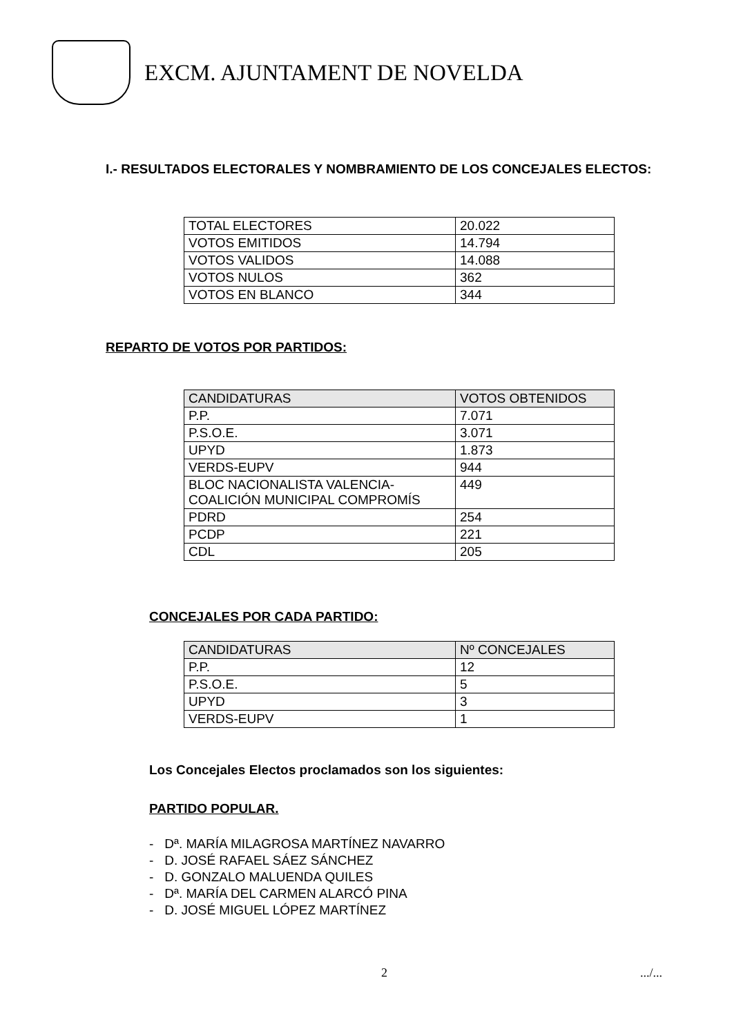EXCM. AJUNTAMENT DE NOVELDA
I.- RESULTADOS ELECTORALES Y NOMBRAMIENTO DE LOS CONCEJALES ELECTOS:
| TOTAL ELECTORES | 20.022 |
| VOTOS EMITIDOS | 14.794 |
| VOTOS VALIDOS | 14.088 |
| VOTOS NULOS | 362 |
| VOTOS EN BLANCO | 344 |
REPARTO DE VOTOS POR PARTIDOS:
| CANDIDATURAS | VOTOS OBTENIDOS |
| P.P. | 7.071 |
| P.S.O.E. | 3.071 |
| UPYD | 1.873 |
| VERDS-EUPV | 944 |
| BLOC NACIONALISTA VALENCIA-COALICIÓN MUNICIPAL COMPROMÍS | 449 |
| PDRD | 254 |
| PCDP | 221 |
| CDL | 205 |
CONCEJALES POR CADA PARTIDO:
| CANDIDATURAS | Nº CONCEJALES |
| P.P. | 12 |
| P.S.O.E. | 5 |
| UPYD | 3 |
| VERDS-EUPV | 1 |
Los Concejales Electos proclamados son los siguientes:
PARTIDO POPULAR.
- Dª. MARÍA MILAGROSA MARTÍNEZ NAVARRO
- D. JOSÉ RAFAEL SÁEZ SÁNCHEZ
- D. GONZALO MALUENDA QUILES
- Dª. MARÍA DEL CARMEN ALARCÓ PINA
- D. JOSÉ MIGUEL LÓPEZ MARTÍNEZ
2 .../...